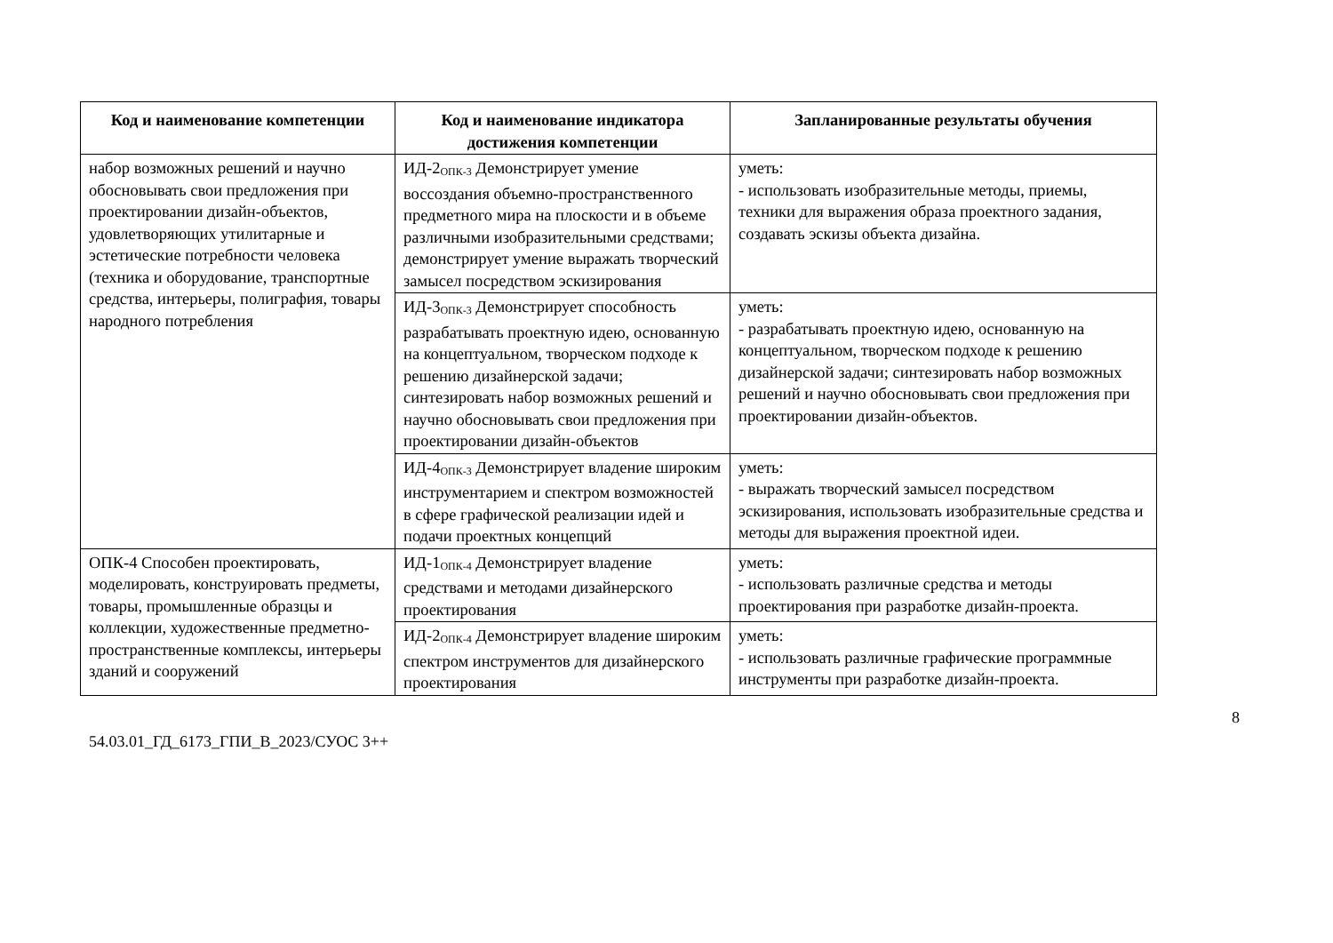| Код и наименование компетенции | Код и наименование индикатора достижения компетенции | Запланированные результаты обучения |
| --- | --- | --- |
| набор возможных решений и научно обосновывать свои предложения при проектировании дизайн-объектов, удовлетворяющих утилитарные и эстетические потребности человека (техника и оборудование, транспортные средства, интерьеры, полиграфия, товары народного потребления | ИД-2<sub>ОПК-3</sub> Демонстрирует умение воссоздания объемно-пространственного предметного мира на плоскости и в объеме различными изобразительными средствами; демонстрирует умение выражать творческий замысел посредством эскизирования | уметь: - использовать изобразительные методы, приемы, техники для выражения образа проектного задания, создавать эскизы объекта дизайна. |
| | ИД-3<sub>ОПК-3</sub> Демонстрирует способность разрабатывать проектную идею, основанную на концептуальном, творческом подходе к решению дизайнерской задачи; синтезировать набор возможных решений и научно обосновывать свои предложения при проектировании дизайн-объектов | уметь: - разрабатывать проектную идею, основанную на концептуальном, творческом подходе к решению дизайнерской задачи; синтезировать набор возможных решений и научно обосновывать свои предложения при проектировании дизайн-объектов. |
| | ИД-4<sub>ОПК-3</sub> Демонстрирует владение широким инструментарием и спектром возможностей в сфере графической реализации идей и подачи проектных концепций | уметь: - выражать творческий замысел посредством эскизирования, использовать изобразительные средства и методы для выражения проектной идеи. |
| ОПК-4 Способен проектировать, моделировать, конструировать предметы, товары, промышленные образцы и коллекции, художественные предметно-пространственные комплексы, интерьеры зданий и сооружений | ИД-1<sub>ОПК-4</sub> Демонстрирует владение средствами и методами дизайнерского проектирования | уметь: - использовать различные средства и методы проектирования при разработке дизайн-проекта. |
| | ИД-2<sub>ОПК-4</sub> Демонстрирует владение широким спектром инструментов для дизайнерского проектирования | уметь: - использовать различные графические программные инструменты при разработке дизайн-проекта. |
8
54.03.01_ГД_6173_ГПИ_В_2023/СУОС 3++